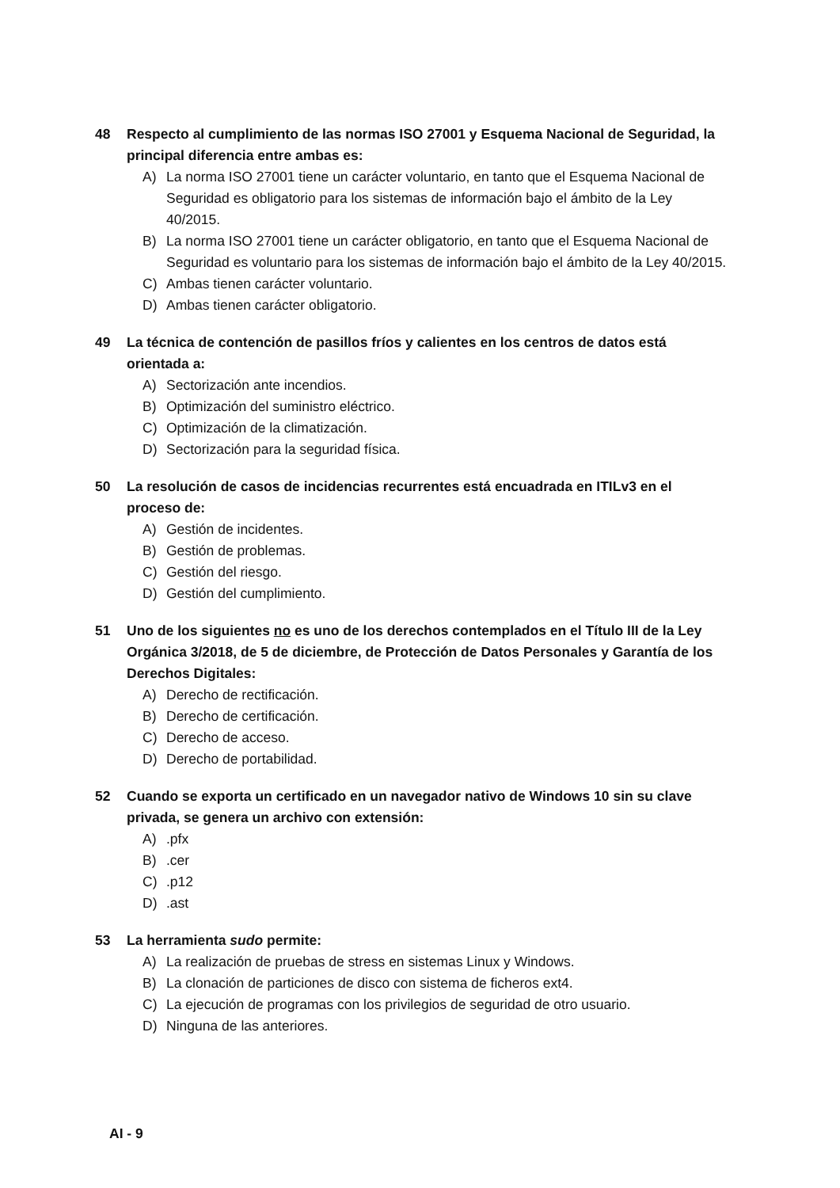48 Respecto al cumplimiento de las normas ISO 27001 y Esquema Nacional de Seguridad, la principal diferencia entre ambas es:
A) La norma ISO 27001 tiene un carácter voluntario, en tanto que el Esquema Nacional de Seguridad es obligatorio para los sistemas de información bajo el ámbito de la Ley 40/2015.
B) La norma ISO 27001 tiene un carácter obligatorio, en tanto que el Esquema Nacional de Seguridad es voluntario para los sistemas de información bajo el ámbito de la Ley 40/2015.
C) Ambas tienen carácter voluntario.
D) Ambas tienen carácter obligatorio.
49 La técnica de contención de pasillos fríos y calientes en los centros de datos está orientada a:
A) Sectorización ante incendios.
B) Optimización del suministro eléctrico.
C) Optimización de la climatización.
D) Sectorización para la seguridad física.
50 La resolución de casos de incidencias recurrentes está encuadrada en ITILv3 en el proceso de:
A) Gestión de incidentes.
B) Gestión de problemas.
C) Gestión del riesgo.
D) Gestión del cumplimiento.
51 Uno de los siguientes no es uno de los derechos contemplados en el Título III de la Ley Orgánica 3/2018, de 5 de diciembre, de Protección de Datos Personales y Garantía de los Derechos Digitales:
A) Derecho de rectificación.
B) Derecho de certificación.
C) Derecho de acceso.
D) Derecho de portabilidad.
52 Cuando se exporta un certificado en un navegador nativo de Windows 10 sin su clave privada, se genera un archivo con extensión:
A).pfx
B).cer
C).p12
D).ast
53 La herramienta sudo permite:
A) La realización de pruebas de stress en sistemas Linux y Windows.
B) La clonación de particiones de disco con sistema de ficheros ext4.
C) La ejecución de programas con los privilegios de seguridad de otro usuario.
D) Ninguna de las anteriores.
AI - 9